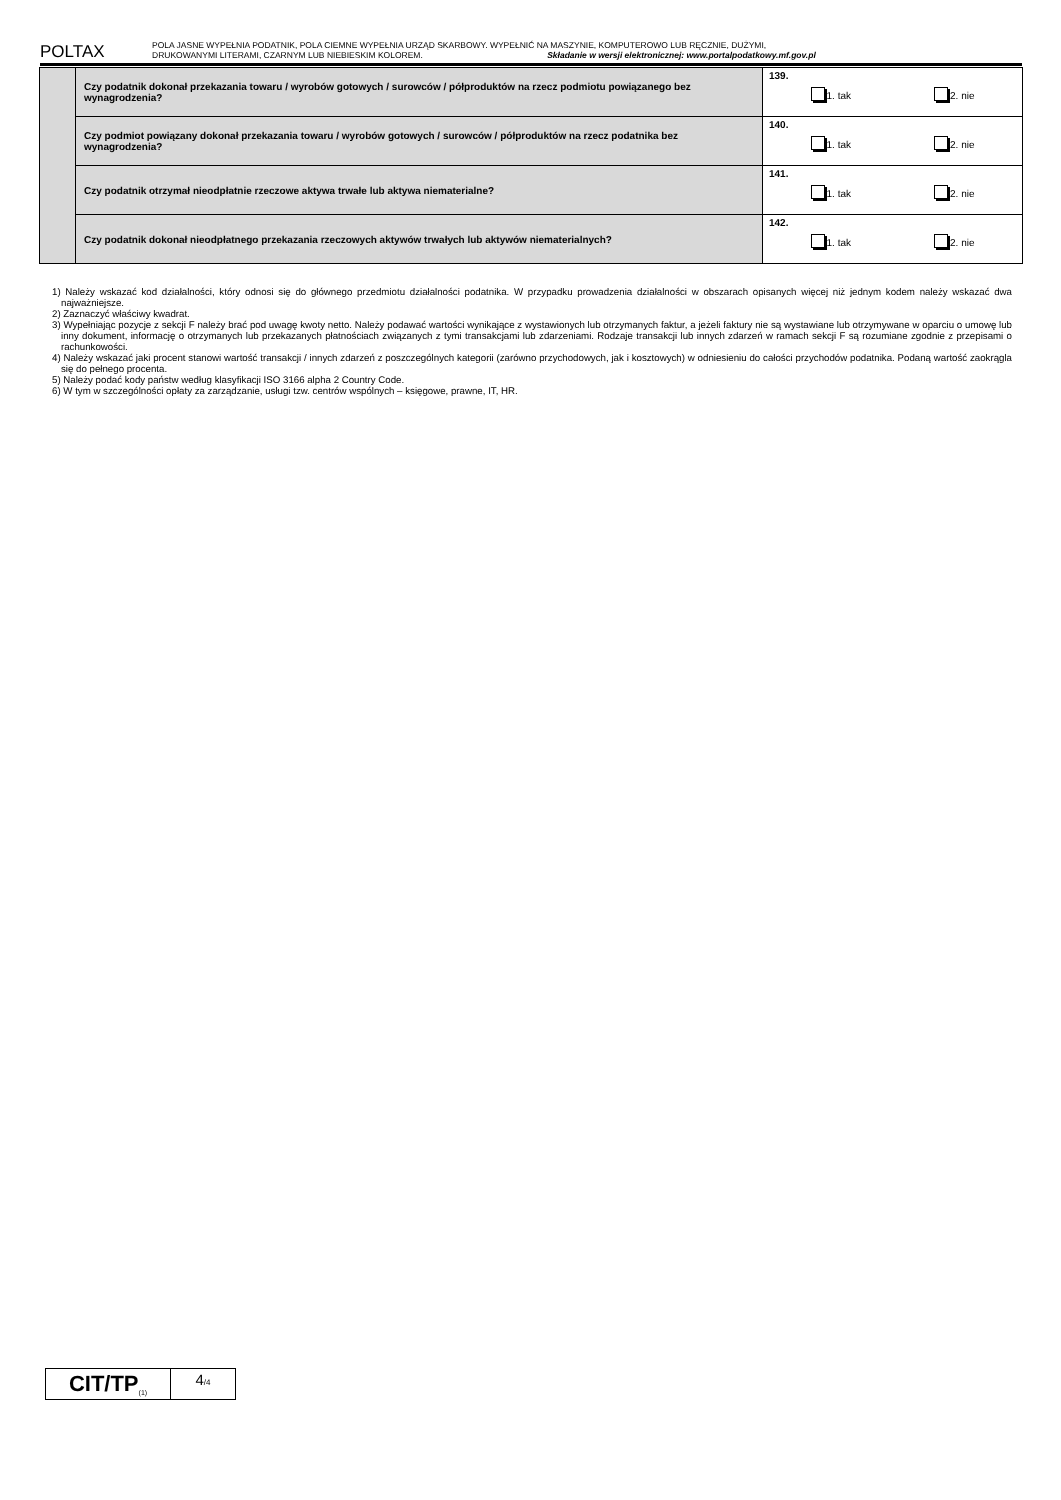POLTAX
POLA JASNE WYPEŁNIA PODATNIK, POLA CIEMNE WYPEŁNIA URZĄD SKARBOWY. WYPEŁNIĆ NA MASZYNIE, KOMPUTEROWO LUB RĘCZNIE, DUŻYMI,
DRUKOWANYMI LITERAMI, CZARNYM LUB NIEBIESKIM KOLOREM. Składanie w wersji elektronicznej: www.portalpodatkowy.mf.gov.pl
| | Czy podatnik dokonał przekazania towaru / wyrobów gotowych / surowców / półproduktów na rzecz podmiotu powiązanego bez wynagrodzenia? | 139. 1. tak 2. nie |
| | Czy podmiot powiązany dokonał przekazania towaru / wyrobów gotowych / surowców / półproduktów na rzecz podatnika bez wynagrodzenia? | 140. 1. tak 2. nie |
| | Czy podatnik otrzymał nieodpłatnie rzeczowe aktywa trwałe lub aktywa niematerialne? | 141. 1. tak 2. nie |
| | Czy podatnik dokonał nieodpłatnego przekazania rzeczowych aktywów trwałych lub aktywów niematerialnych? | 142. 1. tak 2. nie |
1) Należy wskazać kod działalności, który odnosi się do głównego przedmiotu działalności podatnika. W przypadku prowadzenia działalności w obszarach opisanych więcej niż jednym kodem należy wskazać dwa najważniejsze.
2) Zaznaczyć właściwy kwadrat.
3) Wypełniając pozycje z sekcji F należy brać pod uwagę kwoty netto. Należy podawać wartości wynikające z wystawionych lub otrzymanych faktur, a jeżeli faktury nie są wystawiane lub otrzymywane w oparciu o umowę lub inny dokument, informację o otrzymanych lub przekazanych płatnościach związanych z tymi transakcjami lub zdarzeniami. Rodzaje transakcji lub innych zdarzeń w ramach sekcji F są rozumiane zgodnie z przepisami o rachunkowości.
4) Należy wskazać jaki procent stanowi wartość transakcji / innych zdarzeń z poszczególnych kategorii (zarówno przychodowych, jak i kosztowych) w odniesieniu do całości przychodów podatnika. Podaną wartość zaokrągla się do pełnego procenta.
5) Należy podać kody państw według klasyfikacji ISO 3166 alpha 2 Country Code.
6) W tym w szczególności opłaty za zarządzanie, usługi tzw. centrów wspólnych – księgowe, prawne, IT, HR.
CIT/TP<sub>(1)</sub>
4/4